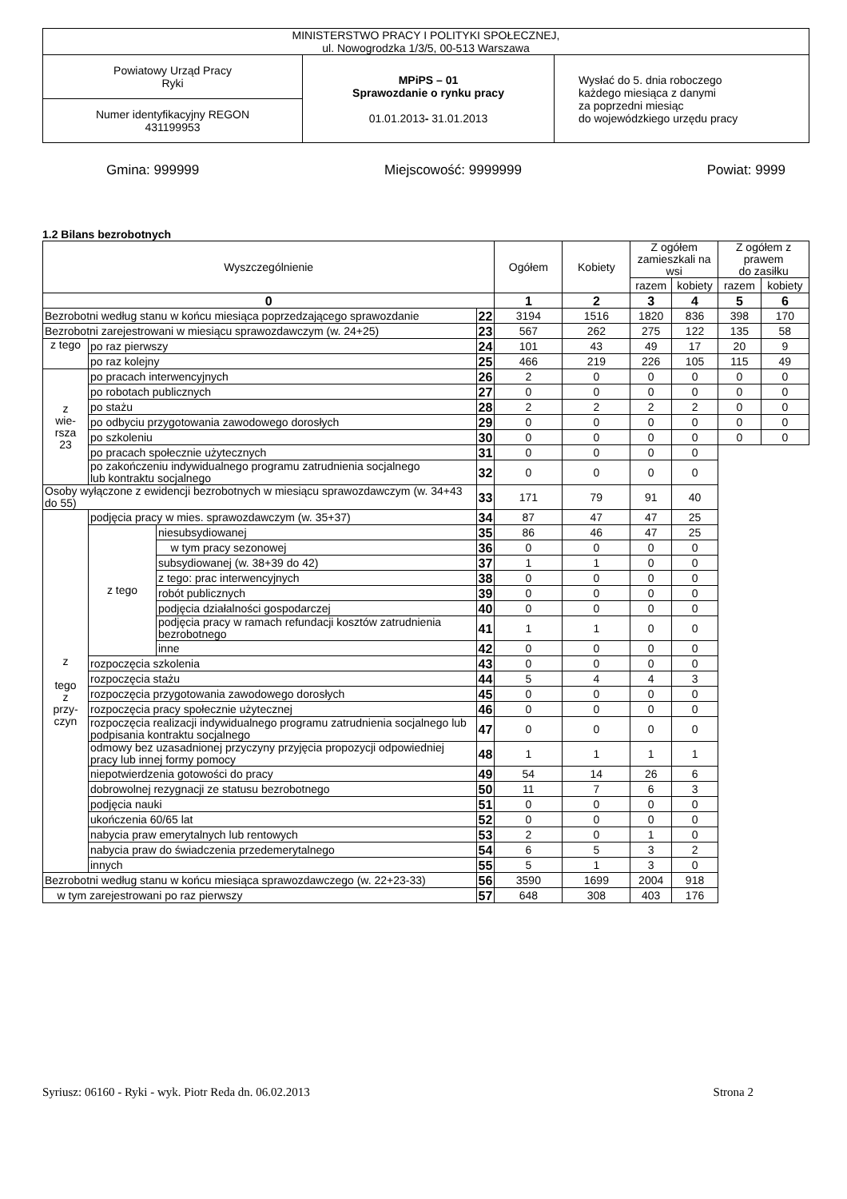| MINISTERSTWO PRACY I POLITYKI SPOŁECZNEJ, ul. Nowogrodzka 1/3/5, 00-513 Warszawa | | |
| Powiatowy Urząd Pracy Ryki | MPiPS – 01 Sprawozdanie o rynku pracy 01.01.2013 - 31.01.2013 | Wysłać do 5. dnia roboczego każdego miesiąca z danymi za poprzedni miesiąc do wojewódzkiego urzędu pracy |
| Numer identyfikacyjny REGON 431199953 | | |
Gmina: 999999 Miejscowość: 9999999 Powiat: 9999
1.2 Bilans bezrobotnych
| Wyszczególnienie | | | | Ogółem | Kobiety | Z ogółem zamieszkali na wsi | | Z ogółem z prawem do zasiłku | |
| | | | | | | razem | kobiety | razem | kobiety |
| 0 | | | | 1 | 2 | 3 | 4 | 5 | 6 |
| Bezrobotni według stanu w końcu miesiąca poprzedzającego sprawozdanie | | | 22 | 3194 | 1516 | 1820 | 836 | 398 | 170 |
| Bezrobotni zarejestrowani w miesiącu sprawozdawczym (w. 24+25) | | | 23 | 567 | 262 | 275 | 122 | 135 | 58 |
| z tego | po raz pierwszy | | 24 | 101 | 43 | 49 | 17 | 20 | 9 |
| | po raz kolejny | | 25 | 466 | 219 | 226 | 105 | 115 | 49 |
| z wie- rsza 23 | po pracach interwencyjnych | | 26 | 2 | 0 | 0 | 0 | 0 | 0 |
| | po robotach publicznych | | 27 | 0 | 0 | 0 | 0 | 0 | 0 |
| | po stażu | | 28 | 2 | 2 | 2 | 2 | 0 | 0 |
| | po odbyciu przygotowania zawodowego dorosłych | | 29 | 0 | 0 | 0 | 0 | 0 | 0 |
| | po szkoleniu | | 30 | 0 | 0 | 0 | 0 | 0 | 0 |
| | po pracach społecznie użytecznych | | 31 | 0 | 0 | 0 | 0 | | |
| | po zakończeniu indywidualnego programu zatrudnienia socjalnego lub kontraktu socjalnego | | 32 | 0 | 0 | 0 | 0 | | |
| Osoby wyłączone z ewidencji bezrobotnych w miesiącu sprawozdawczym (w. 34+43 do 55) | | | 33 | 171 | 79 | 91 | 40 | | |
| z tego z przy- czyn | podjęcia pracy w mies. sprawozdawczym (w. 35+37) | | 34 | 87 | 47 | 47 | 25 | | |
| | z tego | niesubsydiowanej | 35 | 86 | 46 | 47 | 25 | | |
| | | w tym pracy sezonowej | 36 | 0 | 0 | 0 | 0 | | |
| | | subsydiowanej (w. 38+39 do 42) | 37 | 1 | 1 | 0 | 0 | | |
| | | z tego: prac interwencyjnych | 38 | 0 | 0 | 0 | 0 | | |
| | | robót publicznych | 39 | 0 | 0 | 0 | 0 | | |
| | | podjęcia działalności gospodarczej | 40 | 0 | 0 | 0 | 0 | | |
| | | podjęcia pracy w ramach refundacji kosztów zatrudnienia bezrobotnego | 41 | 1 | 1 | 0 | 0 | | |
| | | inne | 42 | 0 | 0 | 0 | 0 | | |
| | rozpoczęcia szkolenia | | 43 | 0 | 0 | 0 | 0 | | |
| | rozpoczęcia stażu | | 44 | 5 | 4 | 4 | 3 | | |
| | rozpoczęcia przygotowania zawodowego dorosłych | | 45 | 0 | 0 | 0 | 0 | | |
| | rozpoczęcia pracy społecznie użytecznej | | 46 | 0 | 0 | 0 | 0 | | |
| | rozpoczęcia realizacji indywidualnego programu zatrudnienia socjalnego lub podpisania kontraktu socjalnego | | 47 | 0 | 0 | 0 | 0 | | |
| | odmowy bez uzasadnionej przyczyny przyjęcia propozycji odpowiedniej pracy lub innej formy pomocy | | 48 | 1 | 1 | 1 | 1 | | |
| | niepotwierdzenia gotowości do pracy | | 49 | 54 | 14 | 26 | 6 | | |
| | dobrowolnej rezygnacji ze statusu bezrobotnego | | 50 | 11 | 7 | 6 | 3 | | |
| | podjęcia nauki | | 51 | 0 | 0 | 0 | 0 | | |
| | ukończenia 60/65 lat | | 52 | 0 | 0 | 0 | 0 | | |
| | nabycia praw emerytalnych lub rentowych | | 53 | 2 | 0 | 1 | 0 | | |
| | nabycia praw do świadczenia przedemerytalnego | | 54 | 6 | 5 | 3 | 2 | | |
| | innych | | 55 | 5 | 1 | 3 | 0 | | |
| Bezrobotni według stanu w końcu miesiąca sprawozdawczego (w. 22+23-33) | | | 56 | 3590 | 1699 | 2004 | 918 | | |
| w tym zarejestrowani po raz pierwszy | | | 57 | 648 | 308 | 403 | 176 | | |
Syriusz: 06160 - Ryki - wyk. Piotr Reda dn. 06.02.2013 Strona 2